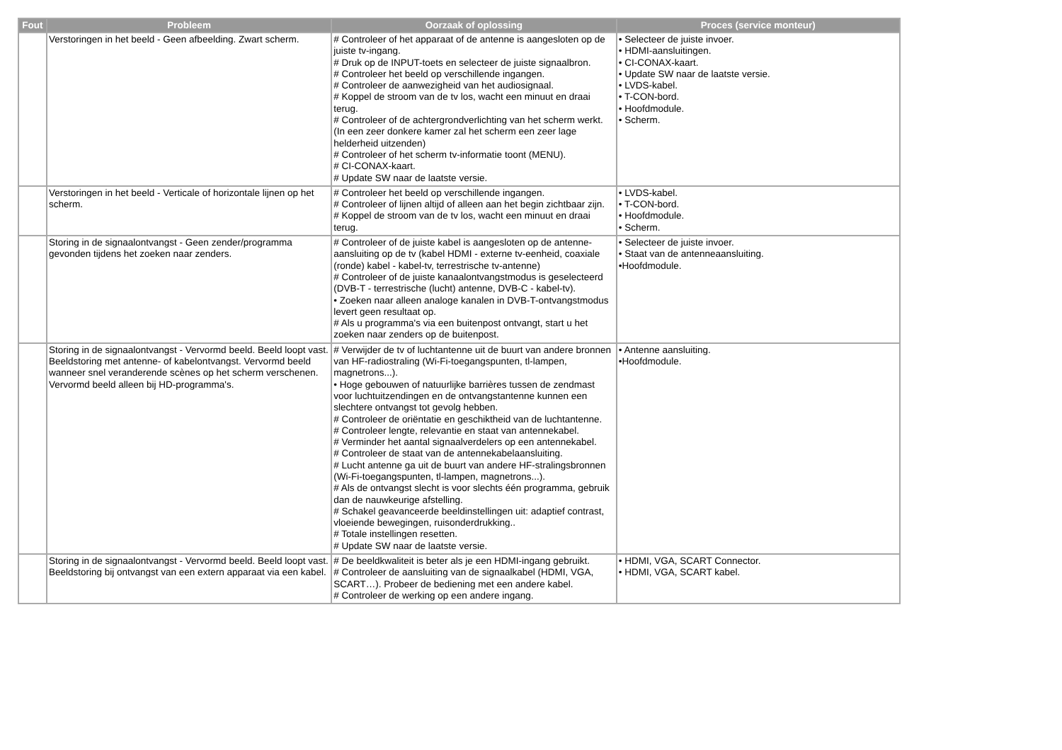| Fout | Probleem | Oorzaak of oplossing | Proces (service monteur) |
| --- | --- | --- | --- |
| | Verstoringen in het beeld - Geen afbeelding. Zwart scherm. | # Controleer of het apparaat of de antenne is aangesloten op de juiste tv-ingang. # Druk op de INPUT-toets en selecteer de juiste signaalbron. # Controleer het beeld op verschillende ingangen. # Controleer de aanwezigheid van het audiosignaal. # Koppel de stroom van de tv los, wacht een minuut en draai terug. # Controleer of de achtergrondverlichting van het scherm werkt. (In een zeer donkere kamer zal het scherm een zeer lage helderheid uitzenden) # Controleer of het scherm tv-informatie toont (MENU). # CI-CONAX-kaart. # Update SW naar de laatste versie. | • Selecteer de juiste invoer. • HDMI-aansluitingen. • CI-CONAX-kaart. • Update SW naar de laatste versie. • LVDS-kabel. • T-CON-bord. • Hoofdmodule. • Scherm. |
| | Verstoringen in het beeld - Verticale of horizontale lijnen op het scherm. | # Controleer het beeld op verschillende ingangen. # Controleer of lijnen altijd of alleen aan het begin zichtbaar zijn. # Koppel de stroom van de tv los, wacht een minuut en draai terug. | • LVDS-kabel. • T-CON-bord. • Hoofdmodule. • Scherm. |
| | Storing in de signaalontvangst - Geen zender/programma gevonden tijdens het zoeken naar zenders. | # Controleer of de juiste kabel is aangesloten op de antenne-aansluiting op de tv (kabel HDMI - externe tv-eenheid, coaxiale (ronde) kabel - kabel-tv, terrestrische tv-antenne) # Controleer of de juiste kanaalontvangstmodus is geselecteerd (DVB-T - terrestrische (lucht) antenne, DVB-C - kabel-tv). • Zoeken naar alleen analoge kanalen in DVB-T-ontvangstmodus levert geen resultaat op. # Als u programma's via een buitenpost ontvangt, start u het zoeken naar zenders op de buitenpost. | • Selecteer de juiste invoer. • Staat van de antenneaansluiting. •Hoofdmodule. |
| | Storing in de signaalontvangst - Vervormd beeld. Beeld loopt vast. Beeldstoring met antenne- of kabelontvangst. Vervormd beeld wanneer snel veranderende scènes op het scherm verschenen. Vervormd beeld alleen bij HD-programma's. | # Verwijder de tv of luchtantenne uit de buurt van andere bronnen van HF-radiostraling (Wi-Fi-toegangspunten, tl-lampen, magnetrons...). • Hoge gebouwen of natuurlijke barrières tussen de zendmast voor luchtuitzendingen en de ontvangstantenne kunnen een slechtere ontvangst tot gevolg hebben. # Controleer de oriëntatie en geschiktheid van de luchtantenne. # Controleer lengte, relevantie en staat van antennekabel. # Verminder het aantal signaalverdelers op een antennekabel. # Controleer de staat van de antennekabelaansluiting. # Lucht antenne ga uit de buurt van andere HF-stralingsbronnen (Wi-Fi-toegangspunten, tl-lampen, magnetrons...). # Als de ontvangst slecht is voor slechts één programma, gebruik dan de nauwkeurige afstelling. # Schakel geavanceerde beeldinstellingen uit: adaptief contrast, vloeiende bewegingen, ruisonderdrukking.. # Totale instellingen resetten. # Update SW naar de laatste versie. | • Antenne aansluiting. •Hoofdmodule. |
| | Storing in de signaalontvangst - Vervormd beeld. Beeld loopt vast. Beeldstoring bij ontvangst van een extern apparaat via een kabel. | # De beeldkwaliteit is beter als je een HDMI-ingang gebruikt. # Controleer de aansluiting van de signaalkabel (HDMI, VGA, SCART…). Probeer de bediening met een andere kabel. # Controleer de werking op een andere ingang. | • HDMI, VGA, SCART Connector. • HDMI, VGA, SCART kabel. |